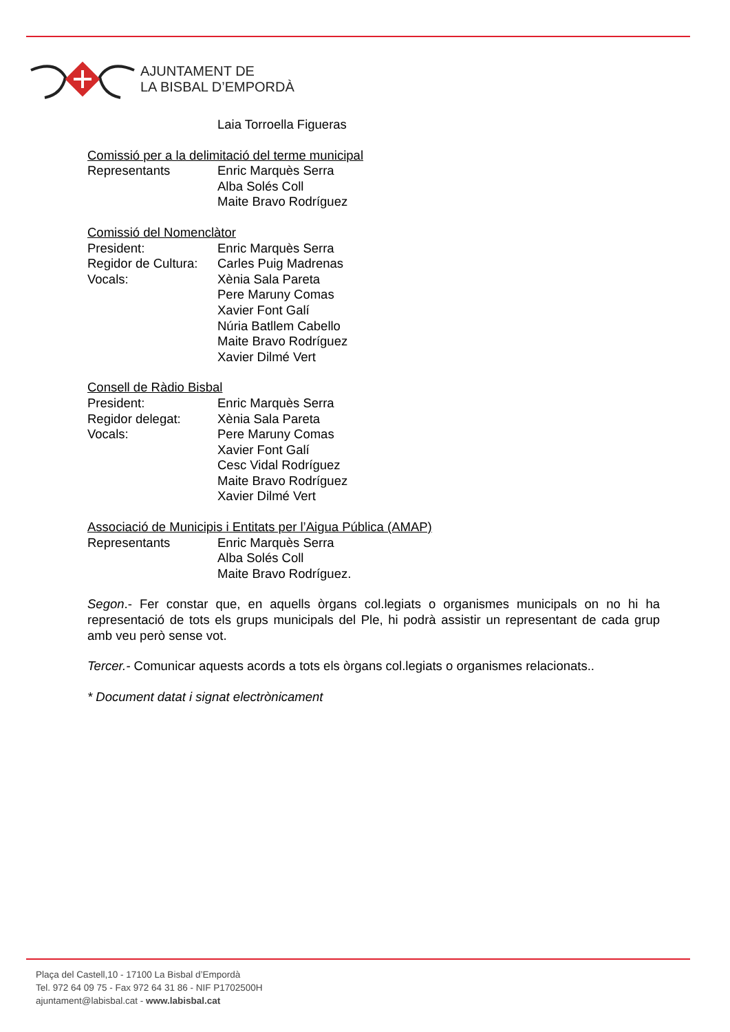AJUNTAMENT DE
LA BISBAL D’EMPORDÀ
Laia Torroella Figueras
Comissió per a la delimitació del terme municipal
Representants Enric Marquès Serra
Alba Solés Coll
Maite Bravo Rodríguez
Comissió del Nomenclàtor
President: Enric Marquès Serra
Regidor de Cultura: Carles Puig Madrenas
Vocals: Xènia Sala Pareta
Pere Maruny Comas
Xavier Font Galí
Núria Batllem Cabello
Maite Bravo Rodríguez
Xavier Dilmé Vert
Consell de Ràdio Bisbal
President: Enric Marquès Serra
Regidor delegat: Xènia Sala Pareta
Vocals: Pere Maruny Comas
Xavier Font Galí
Cesc Vidal Rodríguez
Maite Bravo Rodríguez
Xavier Dilmé Vert
Associació de Municipis i Entitats per l’Aigua Pública (AMAP)
Representants Enric Marquès Serra
Alba Solés Coll
Maite Bravo Rodríguez.
Segon.- Fer constar que, en aquells òrgans col.legiats o organismes municipals on no hi ha representació de tots els grups municipals del Ple, hi podrà assistir un representant de cada grup amb veu però sense vot.
Tercer.- Comunicar aquests acords a tots els òrgans col.legiats o organismes relacionats..
* Document datat i signat electrònicament
Plaça del Castell,10 - 17100 La Bisbal d’Empordà
Tel. 972 64 09 75 - Fax 972 64 31 86 - NIF P1702500H
ajuntament@labisbal.cat - www.labisbal.cat